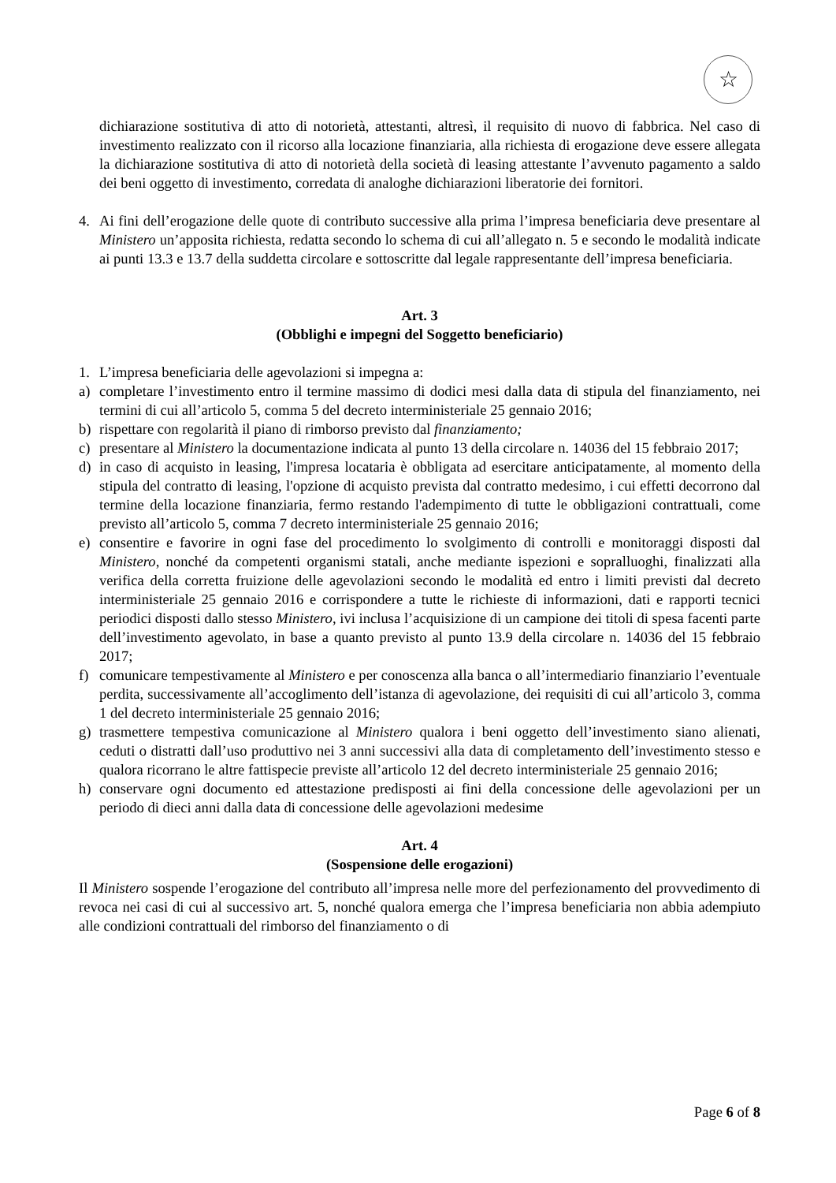☆
dichiarazione sostitutiva di atto di notorietà, attestanti, altresì, il requisito di nuovo di fabbrica. Nel caso di investimento realizzato con il ricorso alla locazione finanziaria, alla richiesta di erogazione deve essere allegata la dichiarazione sostitutiva di atto di notorietà della società di leasing attestante l’avvenuto pagamento a saldo dei beni oggetto di investimento, corredata di analoghe dichiarazioni liberatorie dei fornitori.
4. Ai fini dell’erogazione delle quote di contributo successive alla prima l’impresa beneficiaria deve presentare al Ministero un’apposita richiesta, redatta secondo lo schema di cui all’allegato n. 5 e secondo le modalità indicate ai punti 13.3 e 13.7 della suddetta circolare e sottoscritte dal legale rappresentante dell’impresa beneficiaria.
Art. 3
(Obblighi e impegni del Soggetto beneficiario)
1. L’impresa beneficiaria delle agevolazioni si impegna a:
a) completare l’investimento entro il termine massimo di dodici mesi dalla data di stipula del finanziamento, nei termini di cui all’articolo 5, comma 5 del decreto interministeriale 25 gennaio 2016;
b) rispettare con regolarità il piano di rimborso previsto dal finanziamento;
c) presentare al Ministero la documentazione indicata al punto 13 della circolare n. 14036 del 15 febbraio 2017;
d) in caso di acquisto in leasing, l'impresa locataria è obbligata ad esercitare anticipatamente, al momento della stipula del contratto di leasing, l'opzione di acquisto prevista dal contratto medesimo, i cui effetti decorrono dal termine della locazione finanziaria, fermo restando l'adempimento di tutte le obbligazioni contrattuali, come previsto all’articolo 5, comma 7 decreto interministeriale 25 gennaio 2016;
e) consentire e favorire in ogni fase del procedimento lo svolgimento di controlli e monitoraggi disposti dal Ministero, nonché da competenti organismi statali, anche mediante ispezioni e sopralluoghi, finalizzati alla verifica della corretta fruizione delle agevolazioni secondo le modalità ed entro i limiti previsti dal decreto interministeriale 25 gennaio 2016 e corrispondere a tutte le richieste di informazioni, dati e rapporti tecnici periodici disposti dallo stesso Ministero, ivi inclusa l’acquisizione di un campione dei titoli di spesa facenti parte dell’investimento agevolato, in base a quanto previsto al punto 13.9 della circolare n. 14036 del 15 febbraio 2017;
f) comunicare tempestivamente al Ministero e per conoscenza alla banca o all’intermediario finanziario l’eventuale perdita, successivamente all’accoglimento dell’istanza di agevolazione, dei requisiti di cui all’articolo 3, comma 1 del decreto interministeriale 25 gennaio 2016;
g) trasmettere tempestiva comunicazione al Ministero qualora i beni oggetto dell’investimento siano alienati, ceduti o distratti dall’uso produttivo nei 3 anni successivi alla data di completamento dell’investimento stesso e qualora ricorrano le altre fattispecie previste all’articolo 12 del decreto interministeriale 25 gennaio 2016;
h) conservare ogni documento ed attestazione predisposti ai fini della concessione delle agevolazioni per un periodo di dieci anni dalla data di concessione delle agevolazioni medesime
Art. 4
(Sospensione delle erogazioni)
Il Ministero sospende l’erogazione del contributo all’impresa nelle more del perfezionamento del provvedimento di revoca nei casi di cui al successivo art. 5, nonché qualora emerga che l’impresa beneficiaria non abbia adempiuto alle condizioni contrattuali del rimborso del finanziamento o di
Page 6 of 8